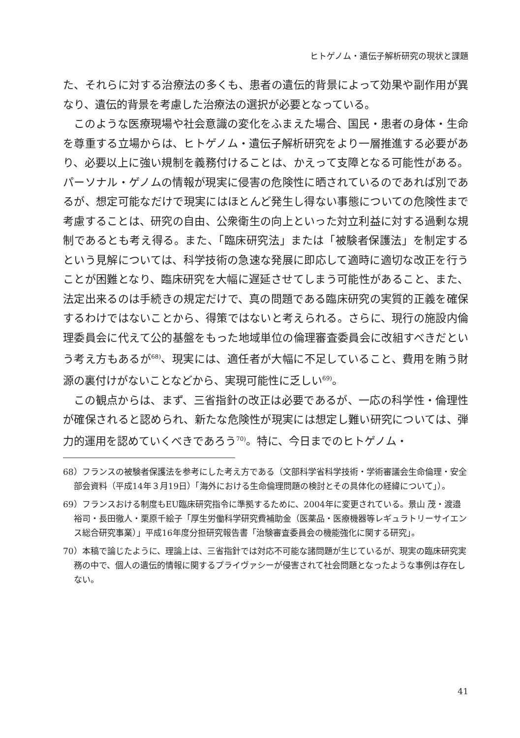ヒトゲノム・遺伝子解析研究の現状と課題
た、それらに対する治療法の多くも、患者の遺伝的背景によって効果や副作用が異なり、遺伝的背景を考慮した治療法の選択が必要となっている。
このような医療現場や社会意識の変化をふまえた場合、国民・患者の身体・生命を尊重する立場からは、ヒトゲノム・遺伝子解析研究をより一層推進する必要があり、必要以上に強い規制を義務付けることは、かえって支障となる可能性がある。パーソナル・ゲノムの情報が現実に侵害の危険性に晒されているのであれば別であるが、想定可能なだけで現実にはほとんど発生し得ない事態についての危険性まで考慮することは、研究の自由、公衆衛生の向上といった対立利益に対する過剰な規制であるとも考え得る。また、「臨床研究法」または「被験者保護法」を制定するという見解については、科学技術の急速な発展に即応して適時に適切な改正を行うことが困難となり、臨床研究を大幅に遅延させてしまう可能性があること、また、法定出来るのは手続きの規定だけで、真の問題である臨床研究の実質的正義を確保するわけではないことから、得策ではないと考えられる。さらに、現行の施設内倫理委員会に代えて公的基盤をもった地域単位の倫理審査委員会に改組すべきだという考え方もあるが<sup>68)</sup>、現実には、適任者が大幅に不足していること、費用を賄う財源の裏付けがないことなどから、実現可能性に乏しい<sup>69)</sup>。
この観点からは、まず、三省指針の改正は必要であるが、一応の科学性・倫理性が確保されると認められ、新たな危険性が現実には想定し難い研究については、弾力的運用を認めていくべきであろう<sup>70)</sup>。特に、今日までのヒトゲノム・
68）フランスの被験者保護法を参考にした考え方である（文部科学省科学技術・学術審議会生命倫理・安全部会資料（平成14年３月19日）「海外における生命倫理問題の検討とその具体化の経緯について」）。
69）フランスおける制度もEU臨床研究指令に準拠するために、2004年に変更されている。景山 茂・渡邉裕司・長田徹人・栗原千絵子「厚生労働科学研究費補助金（医薬品・医療機器等レギュラトリーサイエンス総合研究事業）」平成16年度分担研究報告書「治験審査委員会の機能強化に関する研究」。
70）本稿で論じたように、理論上は、三省指針では対応不可能な諸問題が生じているが、現実の臨床研究実務の中で、個人の遺伝的情報に関するプライヴァシーが侵害されて社会問題となったような事例は存在しない。
41